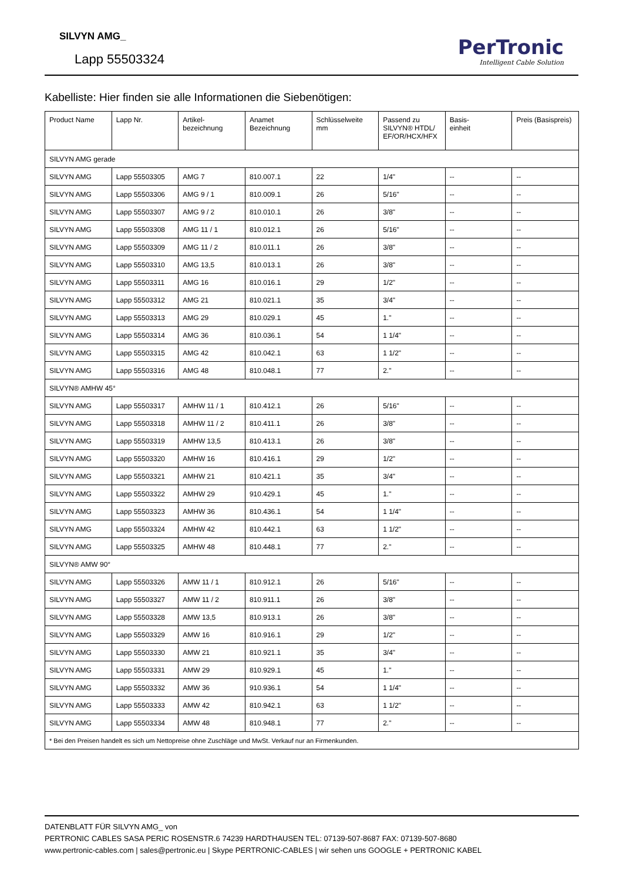SILVYN AMG_
Lapp 55503324
PerTronic
Intelligent Cable Solution
Kabelliste: Hier finden sie alle Informationen die Siebenötigen:
| Product Name | Lapp Nr. | Artikel- bezeichnung | Anamet Bezeichnung | Schlüsselweite mm | Passend zu SILVYN® HTDL/ EF/OR/HCX/HFX | Basis- einheit | Preis (Basispreis) |
| --- | --- | --- | --- | --- | --- | --- | --- |
| SILVYN AMG gerade | | | | | | | |
| SILVYN AMG | Lapp 55503305 | AMG 7 | 810.007.1 | 22 | 1/4" | -- | -- |
| SILVYN AMG | Lapp 55503306 | AMG 9 / 1 | 810.009.1 | 26 | 5/16" | -- | -- |
| SILVYN AMG | Lapp 55503307 | AMG 9 / 2 | 810.010.1 | 26 | 3/8" | -- | -- |
| SILVYN AMG | Lapp 55503308 | AMG 11 / 1 | 810.012.1 | 26 | 5/16" | -- | -- |
| SILVYN AMG | Lapp 55503309 | AMG 11 / 2 | 810.011.1 | 26 | 3/8" | -- | -- |
| SILVYN AMG | Lapp 55503310 | AMG 13,5 | 810.013.1 | 26 | 3/8" | -- | -- |
| SILVYN AMG | Lapp 55503311 | AMG 16 | 810.016.1 | 29 | 1/2" | -- | -- |
| SILVYN AMG | Lapp 55503312 | AMG 21 | 810.021.1 | 35 | 3/4" | -- | -- |
| SILVYN AMG | Lapp 55503313 | AMG 29 | 810.029.1 | 45 | 1." | -- | -- |
| SILVYN AMG | Lapp 55503314 | AMG 36 | 810.036.1 | 54 | 1 1/4" | -- | -- |
| SILVYN AMG | Lapp 55503315 | AMG 42 | 810.042.1 | 63 | 1 1/2" | -- | -- |
| SILVYN AMG | Lapp 55503316 | AMG 48 | 810.048.1 | 77 | 2." | -- | -- |
| SILVYN® AMHW 45° | | | | | | | |
| SILVYN AMG | Lapp 55503317 | AMHW 11 / 1 | 810.412.1 | 26 | 5/16" | -- | -- |
| SILVYN AMG | Lapp 55503318 | AMHW 11 / 2 | 810.411.1 | 26 | 3/8" | -- | -- |
| SILVYN AMG | Lapp 55503319 | AMHW 13,5 | 810.413.1 | 26 | 3/8" | -- | -- |
| SILVYN AMG | Lapp 55503320 | AMHW 16 | 810.416.1 | 29 | 1/2" | -- | -- |
| SILVYN AMG | Lapp 55503321 | AMHW 21 | 810.421.1 | 35 | 3/4" | -- | -- |
| SILVYN AMG | Lapp 55503322 | AMHW 29 | 910.429.1 | 45 | 1." | -- | -- |
| SILVYN AMG | Lapp 55503323 | AMHW 36 | 810.436.1 | 54 | 1 1/4" | -- | -- |
| SILVYN AMG | Lapp 55503324 | AMHW 42 | 810.442.1 | 63 | 1 1/2" | -- | -- |
| SILVYN AMG | Lapp 55503325 | AMHW 48 | 810.448.1 | 77 | 2." | -- | -- |
| SILVYN® AMW 90° | | | | | | | |
| SILVYN AMG | Lapp 55503326 | AMW 11 / 1 | 810.912.1 | 26 | 5/16" | -- | -- |
| SILVYN AMG | Lapp 55503327 | AMW 11 / 2 | 810.911.1 | 26 | 3/8" | -- | -- |
| SILVYN AMG | Lapp 55503328 | AMW 13,5 | 810.913.1 | 26 | 3/8" | -- | -- |
| SILVYN AMG | Lapp 55503329 | AMW 16 | 810.916.1 | 29 | 1/2" | -- | -- |
| SILVYN AMG | Lapp 55503330 | AMW 21 | 810.921.1 | 35 | 3/4" | -- | -- |
| SILVYN AMG | Lapp 55503331 | AMW 29 | 810.929.1 | 45 | 1." | -- | -- |
| SILVYN AMG | Lapp 55503332 | AMW 36 | 910.936.1 | 54 | 1 1/4" | -- | -- |
| SILVYN AMG | Lapp 55503333 | AMW 42 | 810.942.1 | 63 | 1 1/2" | -- | -- |
| SILVYN AMG | Lapp 55503334 | AMW 48 | 810.948.1 | 77 | 2." | -- | -- |
| * Bei den Preisen handelt es sich um Nettopreise ohne Zuschläge und MwSt. Verkauf nur an Firmenkunden. | | | | | | | |
DATENBLATT FÜR SILVYN AMG_ von
PERTRONIC CABLES SASA PERIC ROSENSTR.6 74239 HARDTHAUSEN TEL: 07139-507-8687 FAX: 07139-507-8680
www.pertronic-cables.com | sales@pertronic.eu | Skype PERTRONIC-CABLES | wir sehen uns GOOGLE + PERTRONIC KABEL